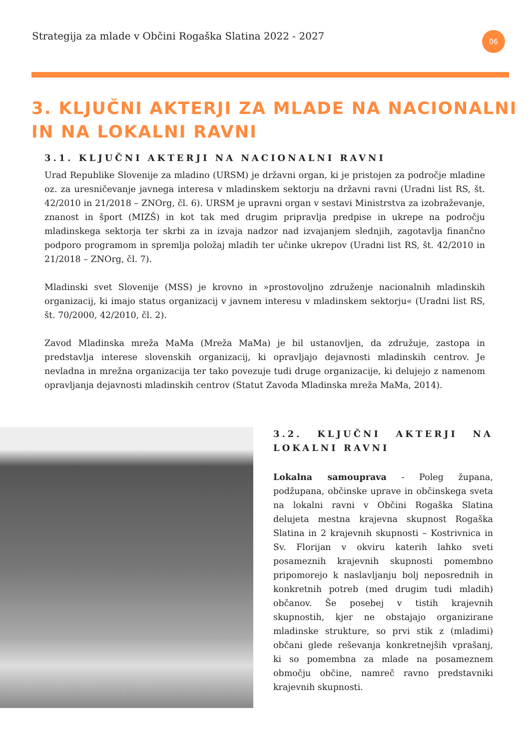Strategija za mlade v Občini Rogaška Slatina 2022 - 2027
06
3. KLJUČNI AKTERJI ZA MLADE NA NACIONALNI IN NA LOKALNI RAVNI
3.1. KLJUČNI AKTERJI NA NACIONALNI RAVNI
Urad Republike Slovenije za mladino (URSM) je državni organ, ki je pristojen za področje mladine oz. za uresničevanje javnega interesa v mladinskem sektorju na državni ravni (Uradni list RS, št. 42/2010 in 21/2018 – ZNOrg, čl. 6). URSM je upravni organ v sestavi Ministrstva za izobraževanje, znanost in šport (MIZŠ) in kot tak med drugim pripravlja predpise in ukrepe na področju mladinskega sektorja ter skrbi za in izvaja nadzor nad izvajanjem slednjih, zagotavlja finančno podporo programom in spremlja položaj mladih ter učinke ukrepov (Uradni list RS, št. 42/2010 in 21/2018 – ZNOrg, čl. 7).
Mladinski svet Slovenije (MSS) je krovno in »prostovoljno združenje nacionalnih mladinskih organizacij, ki imajo status organizacij v javnem interesu v mladinskem sektorju« (Uradni list RS, št. 70/2000, 42/2010, čl. 2).
Zavod Mladinska mreža MaMa (Mreža MaMa) je bil ustanovljen, da združuje, zastopa in predstavlja interese slovenskih organizacij, ki opravljajo dejavnosti mladinskih centrov. Je nevladna in mrežna organizacija ter tako povezuje tudi druge organizacije, ki delujejo z namenom opravljanja dejavnosti mladinskih centrov (Statut Zavoda Mladinska mreža MaMa, 2014).
3.2. KLJUČNI AKTERJI NA LOKALNI RAVNI
Lokalna samouprava - Poleg župana, podžupana, občinske uprave in občinskega sveta na lokalni ravni v Občini Rogaška Slatina delujeta mestna krajevna skupnost Rogaška Slatina in 2 krajevnih skupnosti – Kostrivnica in Sv. Florijan v okviru katerih lahko sveti posameznih krajevnih skupnosti pomembno pripomorejo k naslavljanju bolj neposrednih in konkretnih potreb (med drugim tudi mladih) občanov. Še posebej v tistih krajevnih skupnostih, kjer ne obstajajo organizirane mladinske strukture, so prvi stik z (mladimi) občani glede reševanja konkretnejših vprašanj, ki so pomembna za mlade na posameznem območju občine, namreč ravno predstavniki krajevnih skupnosti.